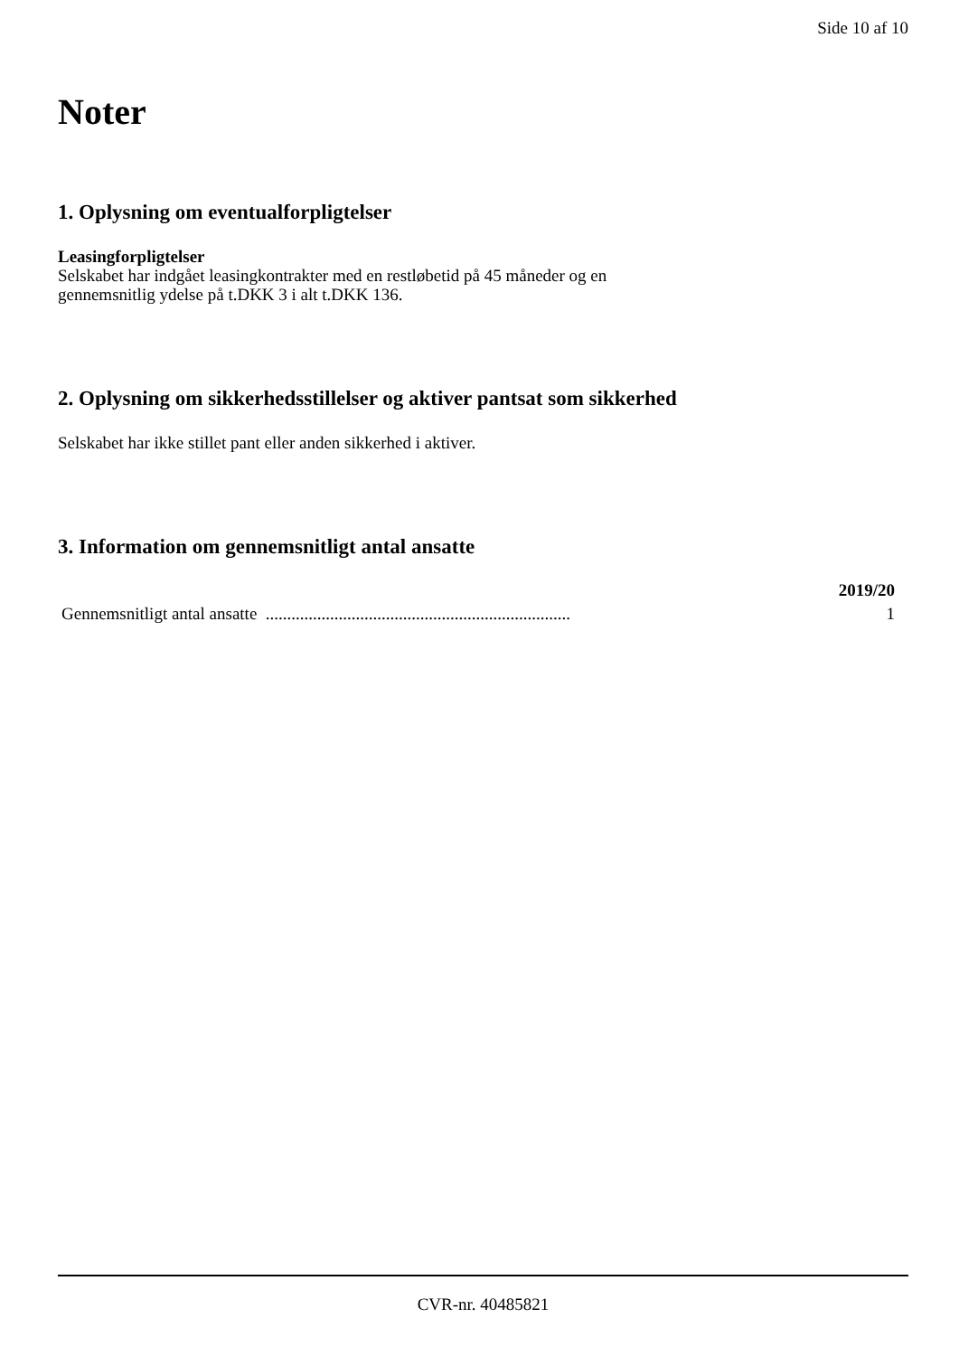Side 10 af 10
Noter
1. Oplysning om eventualforpligtelser
Leasingforpligtelser
Selskabet har indgået leasingkontrakter med en restløbetid på 45 måneder og en
gennemsnitlig ydelse på t.DKK 3 i alt t.DKK 136.
2. Oplysning om sikkerhedsstillelser og aktiver pantsat som sikkerhed
Selskabet har ikke stillet pant eller anden sikkerhed i aktiver.
3. Information om gennemsnitligt antal ansatte
| | 2019/20 |
| --- | --- |
| Gennemsnitligt antal ansatte ....................................................................... | 1 |
CVR-nr. 40485821